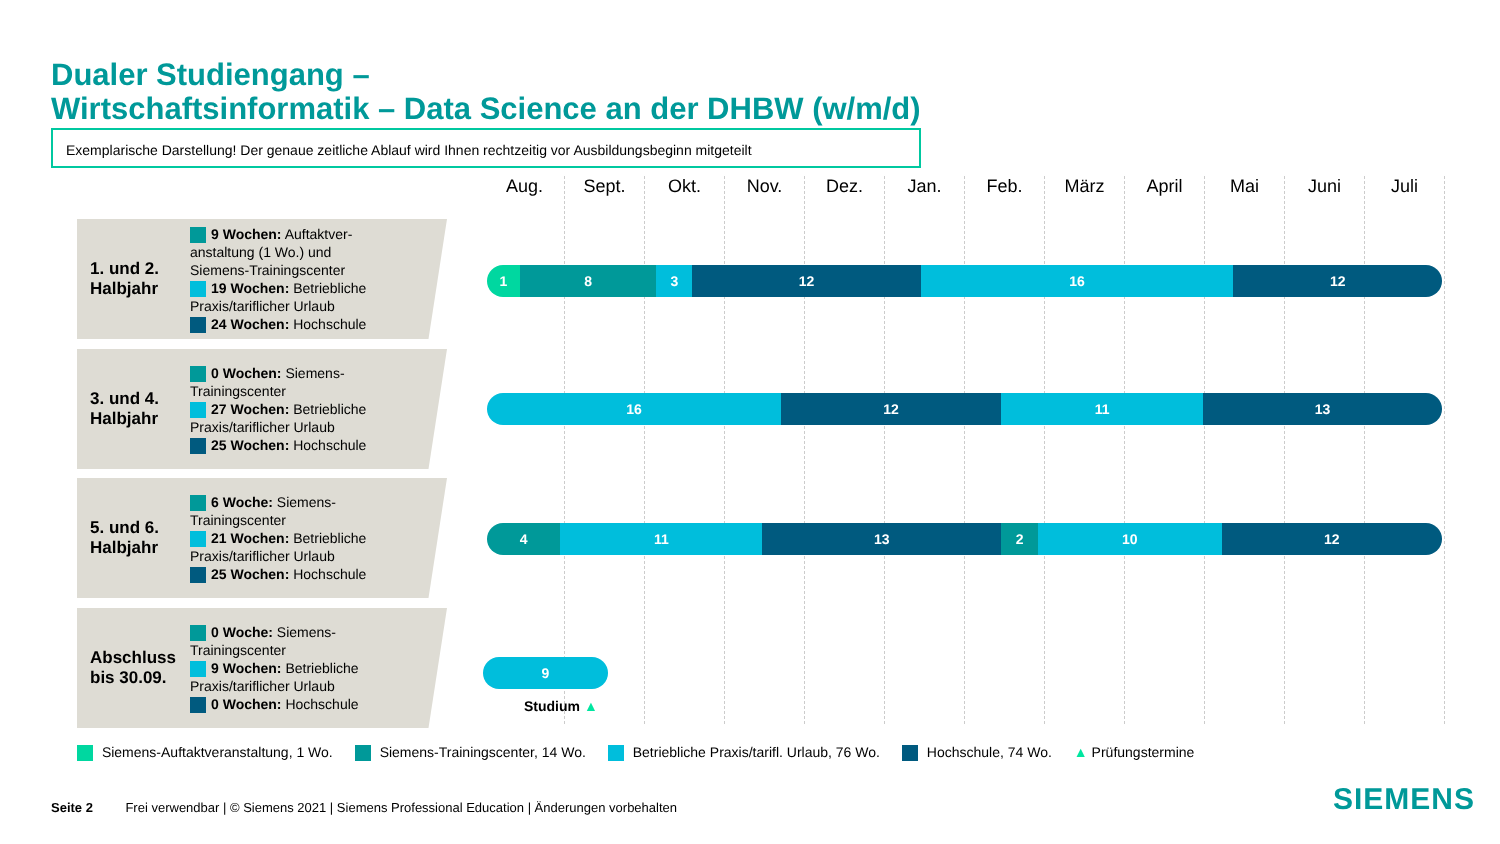Dualer Studiengang –
Wirtschaftsinformatik – Data Science an der DHBW (w/m/d)
Exemplarische Darstellung! Der genaue zeitliche Ablauf wird Ihnen rechtzeitig vor Ausbildungsbeginn mitgeteilt
Aug. Sept. Okt. Nov. Dez. Jan. Feb. März April Mai Juni Juli
1. und 2. Halbjahr
9 Wochen: Auftaktver-
anstaltung (1 Wo.) und
Siemens-Trainingscenter
19 Wochen: Betriebliche
Praxis/tariflicher Urlaub
24 Wochen: Hochschule
1 8 3 12 16 12
3. und 4. Halbjahr
0 Wochen: Siemens-
Trainingscenter
27 Wochen: Betriebliche
Praxis/tariflicher Urlaub
25 Wochen: Hochschule
16 12 11 13
5. und 6. Halbjahr
6 Woche: Siemens-
Trainingscenter
21 Wochen: Betriebliche
Praxis/tariflicher Urlaub
25 Wochen: Hochschule
4 11 13 2 10 12
Abschluss bis 30.09.
0 Woche: Siemens-
Trainingscenter
9 Wochen: Betriebliche
Praxis/tariflicher Urlaub
0 Wochen: Hochschule
9
Studium ▲
Siemens-Auftaktveranstaltung, 1 Wo. Siemens-Trainingscenter, 14 Wo. Betriebliche Praxis/tarifl. Urlaub, 76 Wo. Hochschule, 74 Wo. ▲ Prüfungstermine
Seite 2 Frei verwendbar | © Siemens 2021 | Siemens Professional Education | Änderungen vorbehalten
SIEMENS